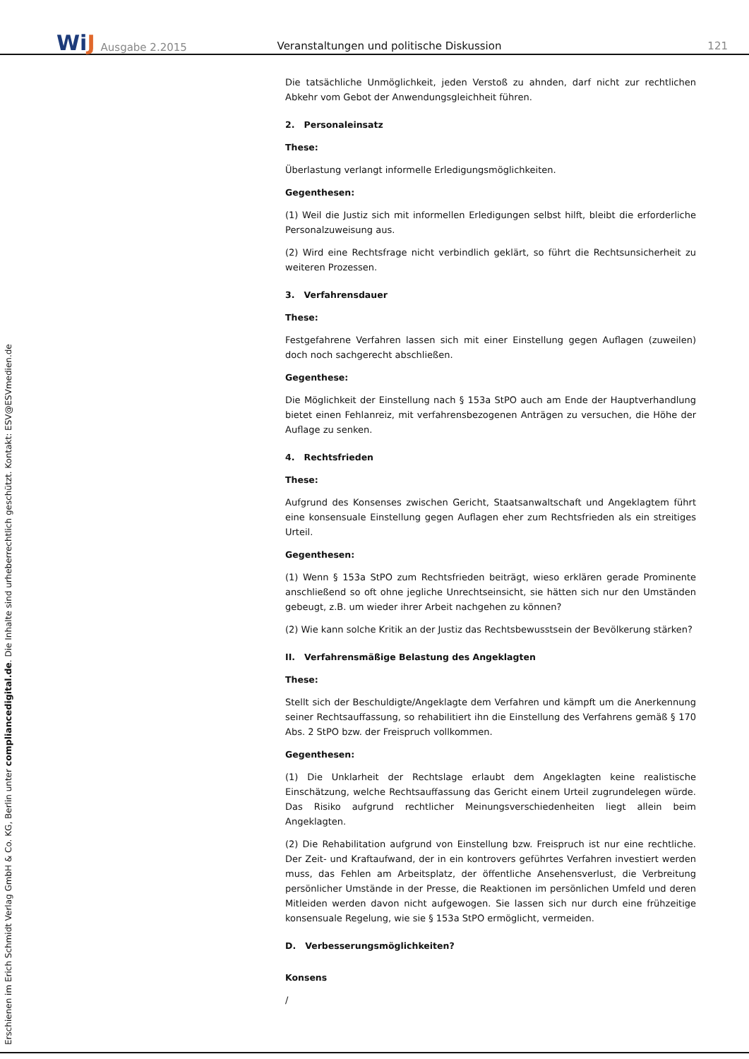WiJ
Ausgabe 2.2015
Veranstaltungen und politische Diskussion
121
Erschienen im Erich Schmidt Verlag GmbH & Co. KG, Berlin unter compliancedigital.de. Die Inhalte sind urheberrechtlich geschützt. Kontakt: ESV@ESVmedien.de
Die tatsächliche Unmöglichkeit, jeden Verstoß zu ahnden, darf nicht zur rechtlichen Abkehr vom Gebot der Anwendungsgleichheit führen.
2. Personaleinsatz
These:
Überlastung verlangt informelle Erledigungsmöglichkeiten.
Gegenthesen:
(1) Weil die Justiz sich mit informellen Erledigungen selbst hilft, bleibt die erforderliche Personalzuweisung aus.
(2) Wird eine Rechtsfrage nicht verbindlich geklärt, so führt die Rechtsunsicherheit zu weiteren Prozessen.
3. Verfahrensdauer
These:
Festgefahrene Verfahren lassen sich mit einer Einstellung gegen Auflagen (zuweilen) doch noch sachgerecht abschließen.
Gegenthese:
Die Möglichkeit der Einstellung nach § 153a StPO auch am Ende der Hauptverhandlung bietet einen Fehlanreiz, mit verfahrensbezogenen Anträgen zu versuchen, die Höhe der Auflage zu senken.
4. Rechtsfrieden
These:
Aufgrund des Konsenses zwischen Gericht, Staatsanwaltschaft und Angeklagtem führt eine konsensuale Einstellung gegen Auflagen eher zum Rechtsfrieden als ein streitiges Urteil.
Gegenthesen:
(1) Wenn § 153a StPO zum Rechtsfrieden beiträgt, wieso erklären gerade Prominente anschließend so oft ohne jegliche Unrechtseinsicht, sie hätten sich nur den Umständen gebeugt, z.B. um wieder ihrer Arbeit nachgehen zu können?
(2) Wie kann solche Kritik an der Justiz das Rechtsbewusstsein der Bevölkerung stärken?
II. Verfahrensmäßige Belastung des Angeklagten
These:
Stellt sich der Beschuldigte/Angeklagte dem Verfahren und kämpft um die Anerkennung seiner Rechtsauffassung, so rehabilitiert ihn die Einstellung des Verfahrens gemäß § 170 Abs. 2 StPO bzw. der Freispruch vollkommen.
Gegenthesen:
(1) Die Unklarheit der Rechtslage erlaubt dem Angeklagten keine realistische Einschätzung, welche Rechtsauffassung das Gericht einem Urteil zugrundelegen würde. Das Risiko aufgrund rechtlicher Meinungsverschiedenheiten liegt allein beim Angeklagten.
(2) Die Rehabilitation aufgrund von Einstellung bzw. Freispruch ist nur eine rechtliche. Der Zeit- und Kraftaufwand, der in ein kontrovers geführtes Verfahren investiert werden muss, das Fehlen am Arbeitsplatz, der öffentliche Ansehensverlust, die Verbreitung persönlicher Umstände in der Presse, die Reaktionen im persönlichen Umfeld und deren Mitleiden werden davon nicht aufgewogen. Sie lassen sich nur durch eine frühzeitige konsensuale Regelung, wie sie § 153a StPO ermöglicht, vermeiden.
D. Verbesserungsmöglichkeiten?
Konsens
/